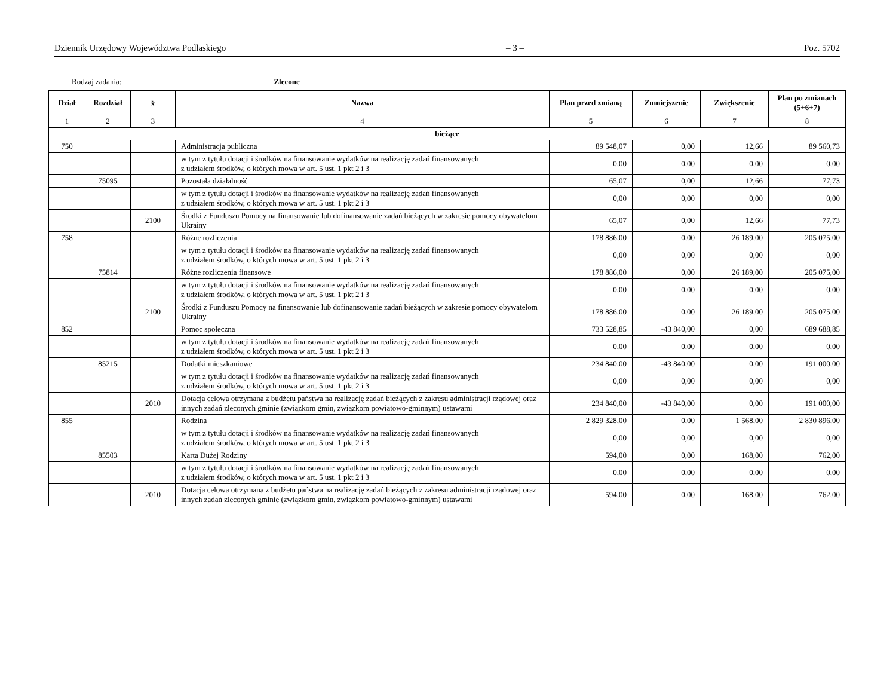Dziennik Urzędowy Województwa Podlaskiego – 3 – Poz. 5702
Rodzaj zadania: Zlecone
| Dział | Rozdział | § | Nazwa | Plan przed zmianą | Zmniejszenie | Zwiększenie | Plan po zmianach (5+6+7) |
| --- | --- | --- | --- | --- | --- | --- | --- |
| 1 | 2 | 3 | 4 | 5 | 6 | 7 | 8 |
| bieżące | | | | | | | |
| 750 | | | Administracja publiczna | 89 548,07 | 0,00 | 12,66 | 89 560,73 |
| | | | w tym z tytułu dotacji i środków na finansowanie wydatków na realizację zadań finansowanych z udziałem środków, o których mowa w art. 5 ust. 1 pkt 2 i 3 | 0,00 | 0,00 | 0,00 | 0,00 |
| | 75095 | | Pozostała działalność | 65,07 | 0,00 | 12,66 | 77,73 |
| | | | w tym z tytułu dotacji i środków na finansowanie wydatków na realizację zadań finansowanych z udziałem środków, o których mowa w art. 5 ust. 1 pkt 2 i 3 | 0,00 | 0,00 | 0,00 | 0,00 |
| | | 2100 | Środki z Funduszu Pomocy na finansowanie lub dofinansowanie zadań bieżących w zakresie pomocy obywatelom Ukrainy | 65,07 | 0,00 | 12,66 | 77,73 |
| 758 | | | Różne rozliczenia | 178 886,00 | 0,00 | 26 189,00 | 205 075,00 |
| | | | w tym z tytułu dotacji i środków na finansowanie wydatków na realizację zadań finansowanych z udziałem środków, o których mowa w art. 5 ust. 1 pkt 2 i 3 | 0,00 | 0,00 | 0,00 | 0,00 |
| | 75814 | | Różne rozliczenia finansowe | 178 886,00 | 0,00 | 26 189,00 | 205 075,00 |
| | | | w tym z tytułu dotacji i środków na finansowanie wydatków na realizację zadań finansowanych z udziałem środków, o których mowa w art. 5 ust. 1 pkt 2 i 3 | 0,00 | 0,00 | 0,00 | 0,00 |
| | | 2100 | Środki z Funduszu Pomocy na finansowanie lub dofinansowanie zadań bieżących w zakresie pomocy obywatelom Ukrainy | 178 886,00 | 0,00 | 26 189,00 | 205 075,00 |
| 852 | | | Pomoc społeczna | 733 528,85 | -43 840,00 | 0,00 | 689 688,85 |
| | | | w tym z tytułu dotacji i środków na finansowanie wydatków na realizację zadań finansowanych z udziałem środków, o których mowa w art. 5 ust. 1 pkt 2 i 3 | 0,00 | 0,00 | 0,00 | 0,00 |
| | 85215 | | Dodatki mieszkaniowe | 234 840,00 | -43 840,00 | 0,00 | 191 000,00 |
| | | | w tym z tytułu dotacji i środków na finansowanie wydatków na realizację zadań finansowanych z udziałem środków, o których mowa w art. 5 ust. 1 pkt 2 i 3 | 0,00 | 0,00 | 0,00 | 0,00 |
| | | 2010 | Dotacja celowa otrzymana z budżetu państwa na realizację zadań bieżących z zakresu administracji rządowej oraz innych zadań zleconych gminie (związkom gmin, związkom powiatowo-gminnym) ustawami | 234 840,00 | -43 840,00 | 0,00 | 191 000,00 |
| 855 | | | Rodzina | 2 829 328,00 | 0,00 | 1 568,00 | 2 830 896,00 |
| | | | w tym z tytułu dotacji i środków na finansowanie wydatków na realizację zadań finansowanych z udziałem środków, o których mowa w art. 5 ust. 1 pkt 2 i 3 | 0,00 | 0,00 | 0,00 | 0,00 |
| | 85503 | | Karta Dużej Rodziny | 594,00 | 0,00 | 168,00 | 762,00 |
| | | | w tym z tytułu dotacji i środków na finansowanie wydatków na realizację zadań finansowanych z udziałem środków, o których mowa w art. 5 ust. 1 pkt 2 i 3 | 0,00 | 0,00 | 0,00 | 0,00 |
| | | 2010 | Dotacja celowa otrzymana z budżetu państwa na realizację zadań bieżących z zakresu administracji rządowej oraz innych zadań zleconych gminie (związkom gmin, związkom powiatowo-gminnym) ustawami | 594,00 | 0,00 | 168,00 | 762,00 |